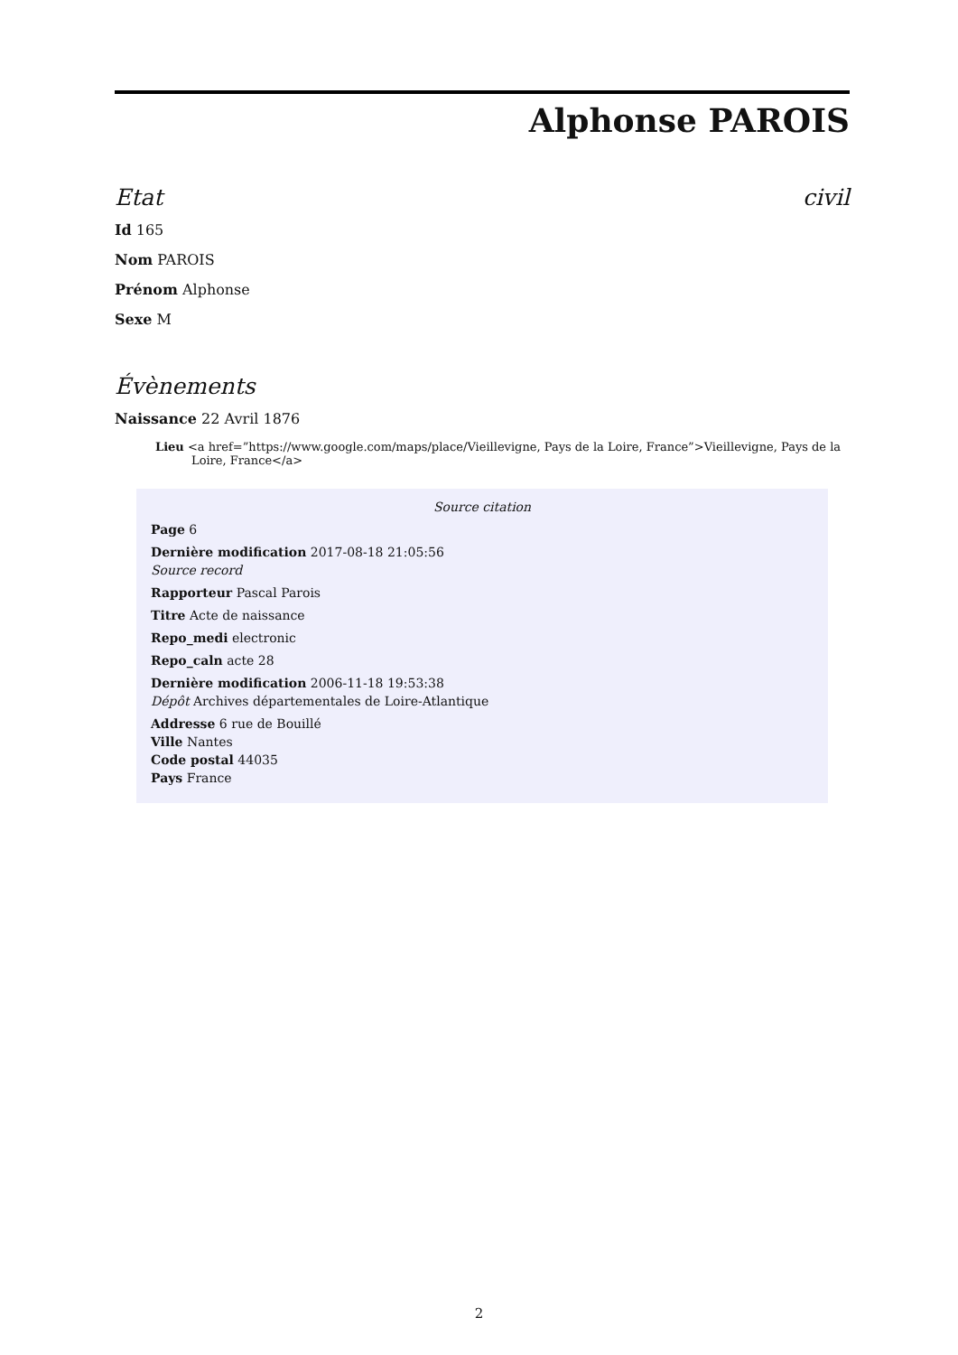Alphonse PAROIS
Etat civil
Id 165
Nom PAROIS
Prénom Alphonse
Sexe M
Évènements
Naissance 22 Avril 1876
Lieu <a href=”https://www.google.com/maps/place/Vieillevigne, Pays de la Loire, France”>Vieillevigne, Pays de la Loire, France</a>
Source citation
Page 6
Dernière modification 2017-08-18 21:05:56
Source record
Rapporteur Pascal Parois
Titre Acte de naissance
Repo_medi electronic
Repo_caln acte 28
Dernière modification 2006-11-18 19:53:38
Dépôt Archives départementales de Loire-Atlantique
Addresse 6 rue de Bouillé
Ville Nantes
Code postal 44035
Pays France
2